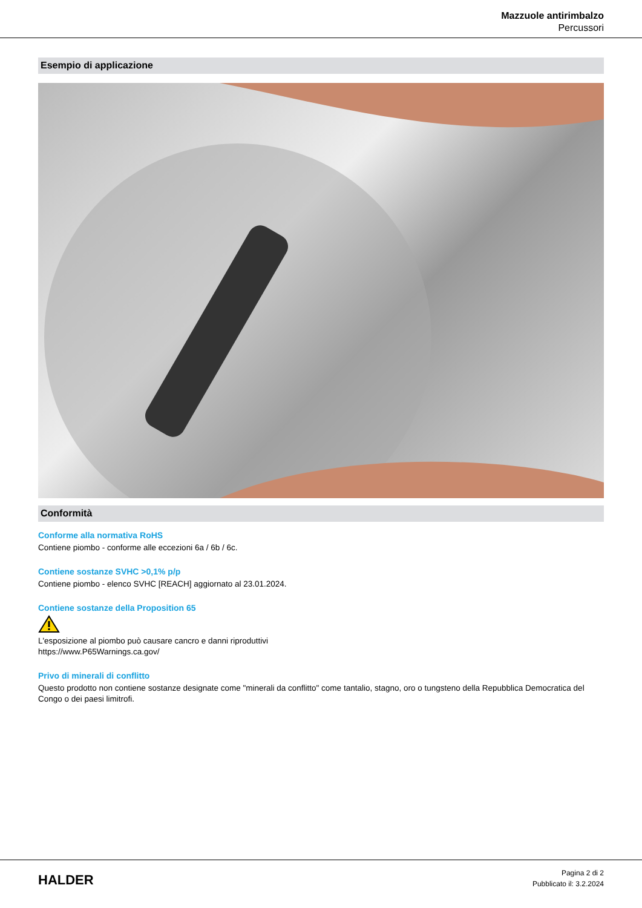Mazzuole antirimbalzo
Percussori
Esempio di applicazione
Conformità
Conforme alla normativa RoHS
Contiene piombo - conforme alle eccezioni 6a / 6b / 6c.
Contiene sostanze SVHC >0,1% p/p
Contiene piombo - elenco SVHC [REACH] aggiornato al 23.01.2024.
Contiene sostanze della Proposition 65
L'esposizione al piombo può causare cancro e danni riproduttivi
https://www.P65Warnings.ca.gov/
Privo di minerali di conflitto
Questo prodotto non contiene sostanze designate come "minerali da conflitto" come tantalio, stagno, oro o tungsteno della Repubblica Democratica del Congo o dei paesi limitrofi.
HALDER
Pagina 2 di 2
Pubblicato il: 3.2.2024